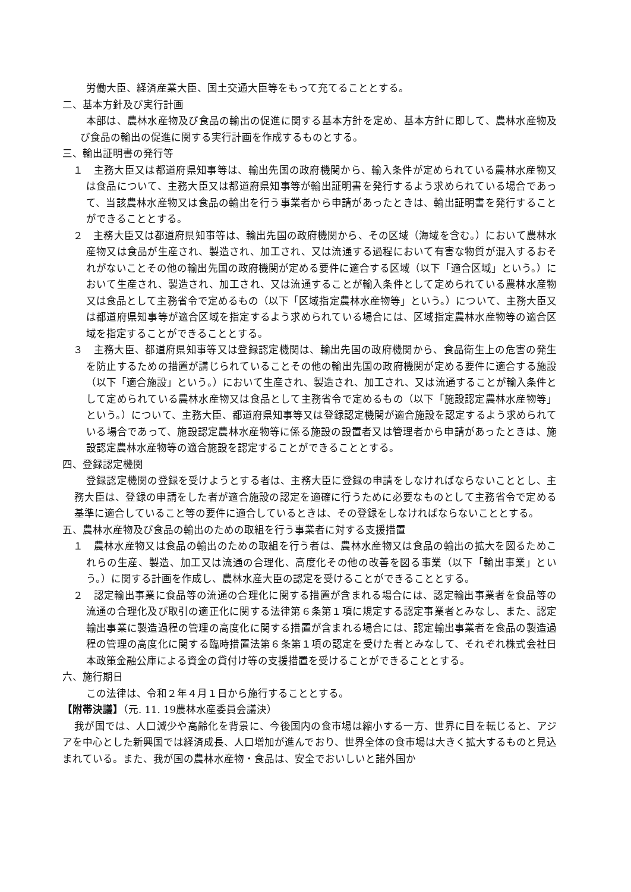労働大臣、経済産業大臣、国土交通大臣等をもって充てることとする。
二、基本方針及び実行計画
本部は、農林水産物及び食品の輸出の促進に関する基本方針を定め、基本方針に即して、農林水産物及び食品の輸出の促進に関する実行計画を作成するものとする。
三、輸出証明書の発行等
１　主務大臣又は都道府県知事等は、輸出先国の政府機関から、輸入条件が定められている農林水産物又は食品について、主務大臣又は都道府県知事等が輸出証明書を発行するよう求められている場合であって、当該農林水産物又は食品の輸出を行う事業者から申請があったときは、輸出証明書を発行することができることとする。
２　主務大臣又は都道府県知事等は、輸出先国の政府機関から、その区域（海域を含む。）において農林水産物又は食品が生産され、製造され、加工され、又は流通する過程において有害な物質が混入するおそれがないことその他の輸出先国の政府機関が定める要件に適合する区域（以下「適合区域」という。）において生産され、製造され、加工され、又は流通することが輸入条件として定められている農林水産物又は食品として主務省令で定めるもの（以下「区域指定農林水産物等」という。）について、主務大臣又は都道府県知事等が適合区域を指定するよう求められている場合には、区域指定農林水産物等の適合区域を指定することができることとする。
３　主務大臣、都道府県知事等又は登録認定機関は、輸出先国の政府機関から、食品衛生上の危害の発生を防止するための措置が講じられていることその他の輸出先国の政府機関が定める要件に適合する施設（以下「適合施設」という。）において生産され、製造され、加工され、又は流通することが輸入条件として定められている農林水産物又は食品として主務省令で定めるもの（以下「施設認定農林水産物等」という。）について、主務大臣、都道府県知事等又は登録認定機関が適合施設を認定するよう求められている場合であって、施設認定農林水産物等に係る施設の設置者又は管理者から申請があったときは、施設認定農林水産物等の適合施設を認定することができることとする。
四、登録認定機関
登録認定機関の登録を受けようとする者は、主務大臣に登録の申請をしなければならないこととし、主務大臣は、登録の申請をした者が適合施設の認定を適確に行うために必要なものとして主務省令で定める基準に適合していること等の要件に適合しているときは、その登録をしなければならないこととする。
五、農林水産物及び食品の輸出のための取組を行う事業者に対する支援措置
１　農林水産物又は食品の輸出のための取組を行う者は、農林水産物又は食品の輸出の拡大を図るためこれらの生産、製造、加工又は流通の合理化、高度化その他の改善を図る事業（以下「輸出事業」という。）に関する計画を作成し、農林水産大臣の認定を受けることができることとする。
２　認定輸出事業に食品等の流通の合理化に関する措置が含まれる場合には、認定輸出事業者を食品等の流通の合理化及び取引の適正化に関する法律第６条第１項に規定する認定事業者とみなし、また、認定輸出事業に製造過程の管理の高度化に関する措置が含まれる場合には、認定輸出事業者を食品の製造過程の管理の高度化に関する臨時措置法第６条第１項の認定を受けた者とみなして、それぞれ株式会社日本政策金融公庫による資金の貸付け等の支援措置を受けることができることとする。
六、施行期日
この法律は、令和２年４月１日から施行することとする。
【附帯決議】（元. 11. 19農林水産委員会議決）
我が国では、人口減少や高齢化を背景に、今後国内の食市場は縮小する一方、世界に目を転じると、アジアを中心とした新興国では経済成長、人口増加が進んでおり、世界全体の食市場は大きく拡大するものと見込まれている。また、我が国の農林水産物・食品は、安全でおいしいと諸外国か